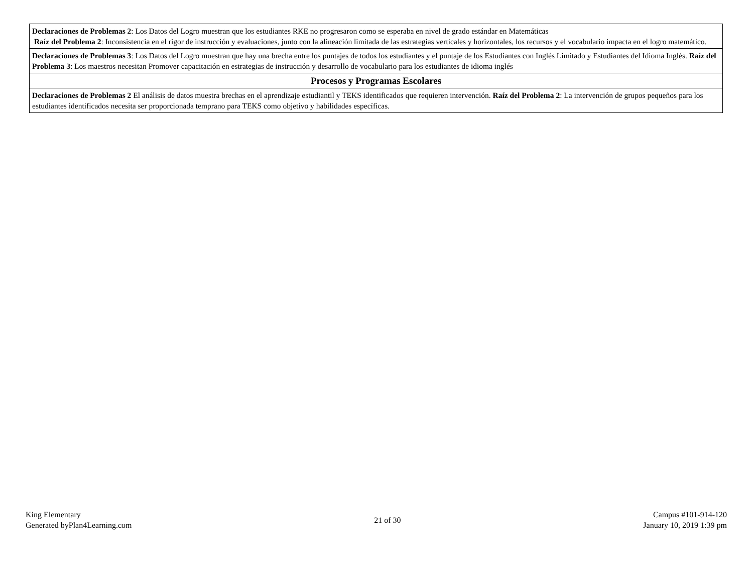| Declaraciones de Problemas 2 : Los Datos del Logro muestran que los estudiantes RKE no progresaron como se esperaba en nivel de grado estándar en Matemáticas Raíz del Problema 2 : Inconsistencia en el rigor de instrucción y evaluaciones, junto con la alineación limitada de las estrategias verticales y horizontales, los recursos y el vocabulario impacta en el logro matemático. |
| Declaraciones de Problemas 3 : Los Datos del Logro muestran que hay una brecha entre los puntajes de todos los estudiantes y el puntaje de los Estudiantes con Inglés Limitado y Estudiantes del Idioma Inglés. Raíz del Problema 3 : Los maestros necesitan Promover capacitación en estrategias de instrucción y desarrollo de vocabulario para los estudiantes de idioma inglés |
| Procesos y Programas Escolares |
| Declaraciones de Problemas 2 El análisis de datos muestra brechas en el aprendizaje estudiantil y TEKS identificados que requieren intervención. Raíz del Problema 2 : La intervención de grupos pequeños para los estudiantes identificados necesita ser proporcionada temprano para TEKS como objetivo y habilidades específicas. |
King Elementary
Generated byPlan4Learning.com
21 of 30
Campus #101-914-120
January 10, 2019 1:39 pm